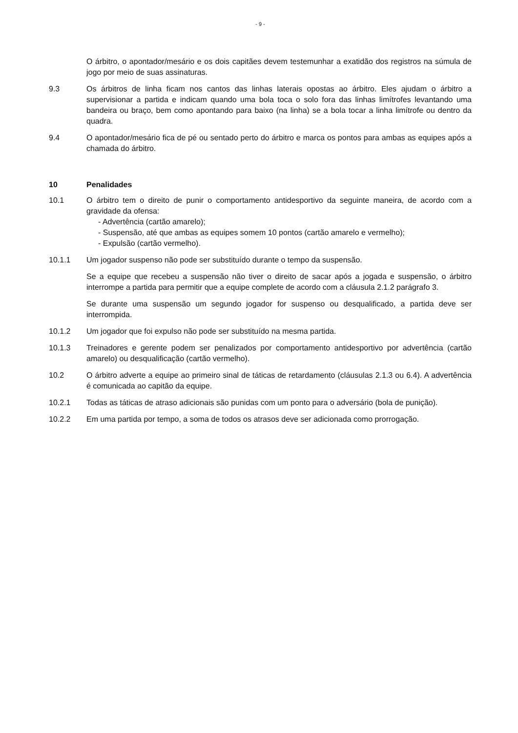- 9 -
O árbitro, o apontador/mesário e os dois capitães devem testemunhar a exatidão dos registros na súmula de jogo por meio de suas assinaturas.
9.3 Os árbitros de linha ficam nos cantos das linhas laterais opostas ao árbitro. Eles ajudam o árbitro a supervisionar a partida e indicam quando uma bola toca o solo fora das linhas limítrofes levantando uma bandeira ou braço, bem como apontando para baixo (na linha) se a bola tocar a linha limítrofe ou dentro da quadra.
9.4 O apontador/mesário fica de pé ou sentado perto do árbitro e marca os pontos para ambas as equipes após a chamada do árbitro.
10 Penalidades
10.1 O árbitro tem o direito de punir o comportamento antidesportivo da seguinte maneira, de acordo com a gravidade da ofensa:
- Advertência (cartão amarelo);
- Suspensão, até que ambas as equipes somem 10 pontos (cartão amarelo e vermelho);
- Expulsão (cartão vermelho).
10.1.1 Um jogador suspenso não pode ser substituído durante o tempo da suspensão.
Se a equipe que recebeu a suspensão não tiver o direito de sacar após a jogada e suspensão, o árbitro interrompe a partida para permitir que a equipe complete de acordo com a cláusula 2.1.2 parágrafo 3.
Se durante uma suspensão um segundo jogador for suspenso ou desqualificado, a partida deve ser interrompida.
10.1.2 Um jogador que foi expulso não pode ser substituído na mesma partida.
10.1.3 Treinadores e gerente podem ser penalizados por comportamento antidesportivo por advertência (cartão amarelo) ou desqualificação (cartão vermelho).
10.2 O árbitro adverte a equipe ao primeiro sinal de táticas de retardamento (cláusulas 2.1.3 ou 6.4). A advertência é comunicada ao capitão da equipe.
10.2.1 Todas as táticas de atraso adicionais são punidas com um ponto para o adversário (bola de punição).
10.2.2 Em uma partida por tempo, a soma de todos os atrasos deve ser adicionada como prorrogação.